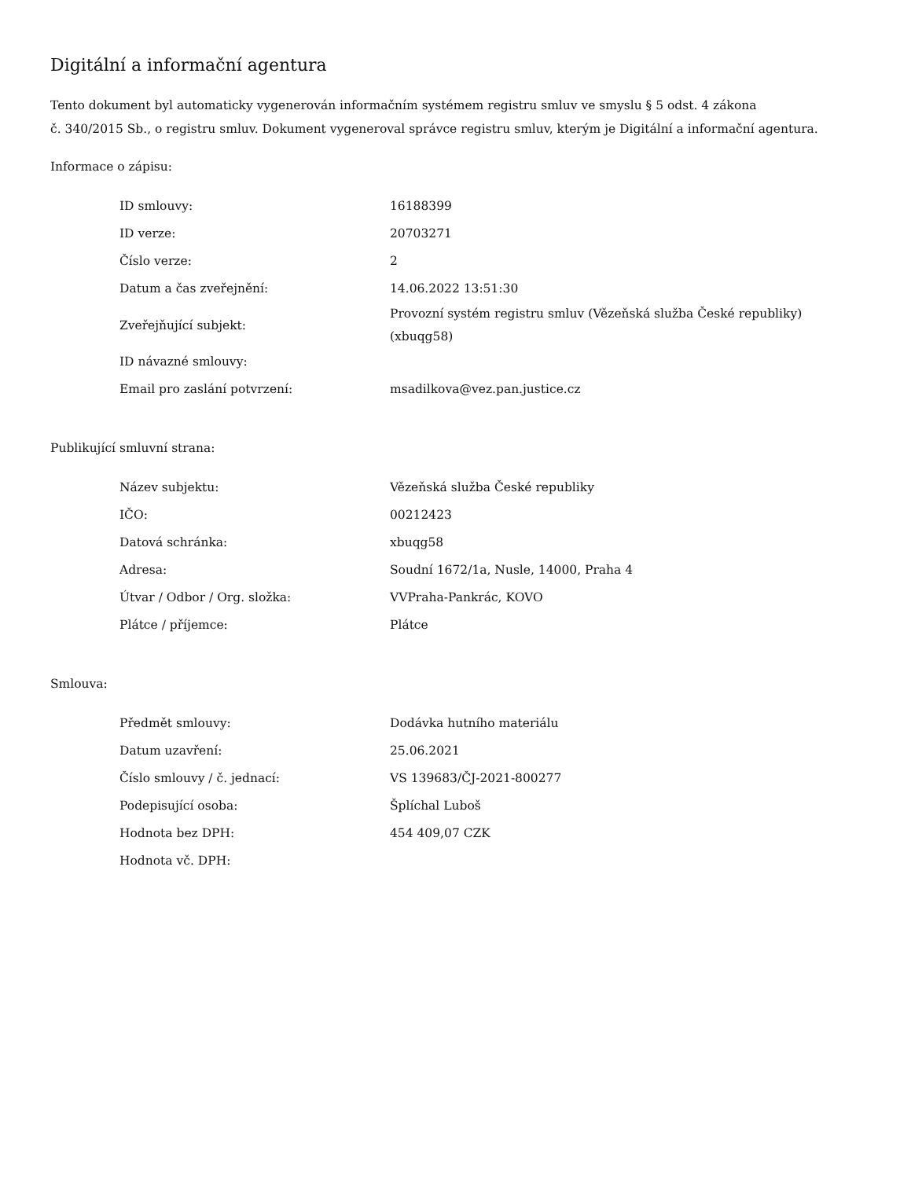Digitální a informační agentura
Tento dokument byl automaticky vygenerován informačním systémem registru smluv ve smyslu § 5 odst. 4 zákona
č. 340/2015 Sb., o registru smluv. Dokument vygeneroval správce registru smluv, kterým je Digitální a informační agentura.
Informace o zápisu:
| ID smlouvy: | 16188399 |
| ID verze: | 20703271 |
| Číslo verze: | 2 |
| Datum a čas zveřejnění: | 14.06.2022 13:51:30 |
| Zveřejňující subjekt: | Provozní systém registru smluv (Vězeňská služba České republiky) (xbuqg58) |
| ID návazné smlouvy: | |
| Email pro zaslání potvrzení: | msadilkova@vez.pan.justice.cz |
Publikující smluvní strana:
| Název subjektu: | Vězeňská služba České republiky |
| IČO: | 00212423 |
| Datová schránka: | xbuqg58 |
| Adresa: | Soudní 1672/1a, Nusle, 14000, Praha 4 |
| Útvar / Odbor / Org. složka: | VVPraha-Pankrác, KOVO |
| Plátce / příjemce: | Plátce |
Smlouva:
| Předmět smlouvy: | Dodávka hutního materiálu |
| Datum uzavření: | 25.06.2021 |
| Číslo smlouvy / č. jednací: | VS 139683/ČJ-2021-800277 |
| Podepisující osoba: | Šplíchal Luboš |
| Hodnota bez DPH: | 454 409,07 CZK |
| Hodnota vč. DPH: | |